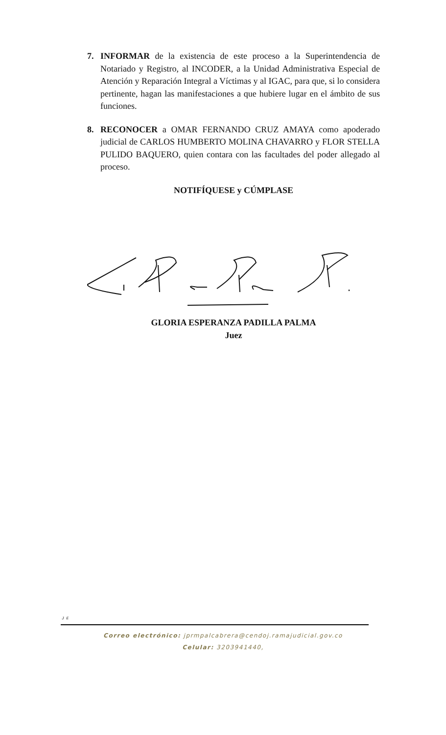7. INFORMAR de la existencia de este proceso a la Superintendencia de Notariado y Registro, al INCODER, a la Unidad Administrativa Especial de Atención y Reparación Integral a Víctimas y al IGAC, para que, si lo considera pertinente, hagan las manifestaciones a que hubiere lugar en el ámbito de sus funciones.
8. RECONOCER a OMAR FERNANDO CRUZ AMAYA como apoderado judicial de CARLOS HUMBERTO MOLINA CHAVARRO y FLOR STELLA PULIDO BAQUERO, quien contara con las facultades del poder allegado al proceso.
NOTIFÍQUESE y CÚMPLASE
GLORIA ESPERANZA PADILLA PALMA
Juez
J E
Correo electrónico: jprmpalcabrera@cendoj.ramajudicial.gov.co
Celular: 3203941440,